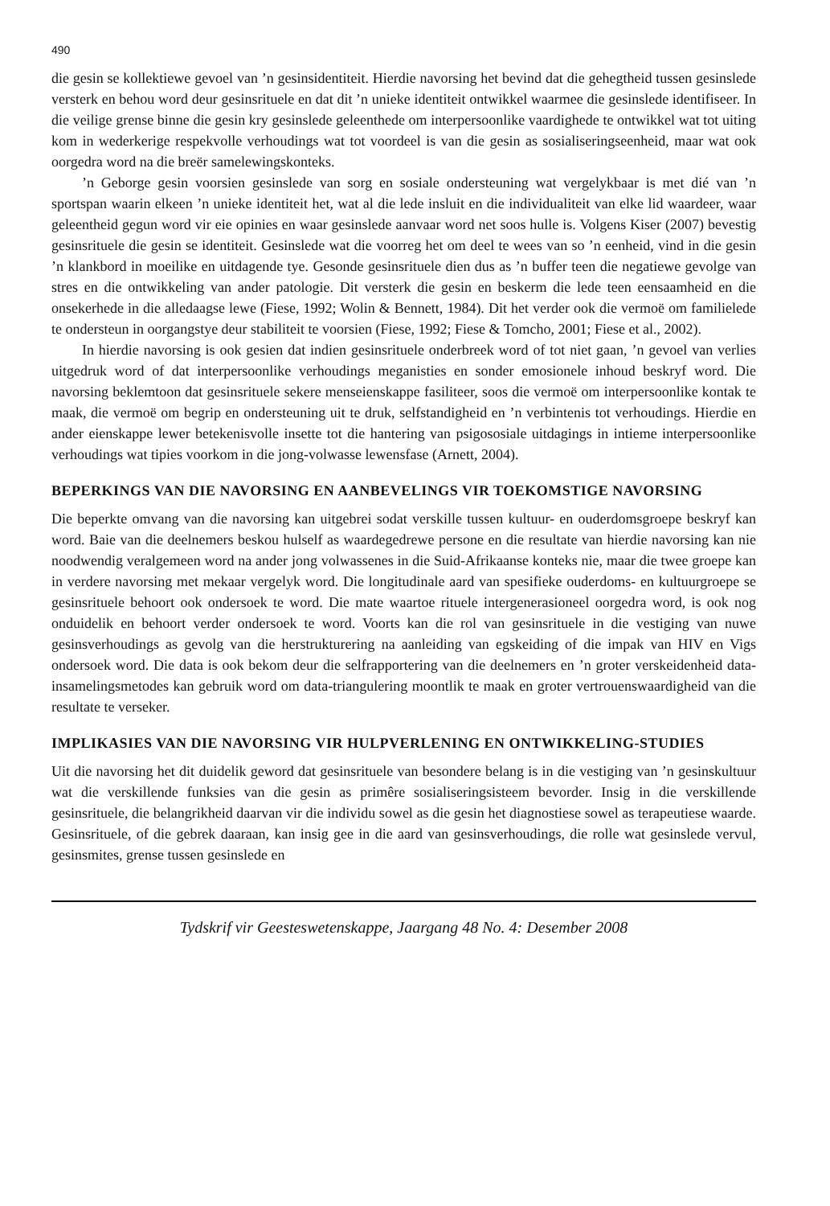490
die gesin se kollektiewe gevoel van ’n gesinsidentiteit. Hierdie navorsing het bevind dat die gehegtheid tussen gesinslede versterk en behou word deur gesinsrituele en dat dit ’n unieke identiteit ontwikkel waarmee die gesinslede identifiseer. In die veilige grense binne die gesin kry gesinslede geleenthede om interpersoonlike vaardighede te ontwikkel wat tot uiting kom in wederkerige respekvolle verhoudings wat tot voordeel is van die gesin as sosialiseringseenheid, maar wat ook oorgedra word na die breër samelewingskonteks.
’n Geborge gesin voorsien gesinslede van sorg en sosiale ondersteuning wat vergelykbaar is met dié van ’n sportspan waarin elkeen ’n unieke identiteit het, wat al die lede insluit en die individualiteit van elke lid waardeer, waar geleentheid gegun word vir eie opinies en waar gesinslede aanvaar word net soos hulle is. Volgens Kiser (2007) bevestig gesinsrituele die gesin se identiteit. Gesinslede wat die voorreg het om deel te wees van so ’n eenheid, vind in die gesin ’n klankbord in moeilike en uitdagende tye. Gesonde gesinsrituele dien dus as ’n buffer teen die negatiewe gevolge van stres en die ontwikkeling van ander patologie. Dit versterk die gesin en beskerm die lede teen eensaamheid en die onsekerhede in die alledaagse lewe (Fiese, 1992; Wolin & Bennett, 1984). Dit het verder ook die vermoë om familielede te ondersteun in oorgangstye deur stabiliteit te voorsien (Fiese, 1992; Fiese & Tomcho, 2001; Fiese et al., 2002).
In hierdie navorsing is ook gesien dat indien gesinsrituele onderbreek word of tot niet gaan, ’n gevoel van verlies uitgedruk word of dat interpersoonlike verhoudings meganisties en sonder emosionele inhoud beskryf word. Die navorsing beklemtoon dat gesinsrituele sekere menseienskappe fasiliteer, soos die vermoë om interpersoonlike kontak te maak, die vermoë om begrip en ondersteuning uit te druk, selfstandigheid en ’n verbintenis tot verhoudings. Hierdie en ander eienskappe lewer betekenisvolle insette tot die hantering van psigososiale uitdagings in intieme interpersoonlike verhoudings wat tipies voorkom in die jong-volwasse lewensfase (Arnett, 2004).
BEPERKINGS VAN DIE NAVORSING EN AANBEVELINGS VIR TOEKOMSTIGE NAVORSING
Die beperkte omvang van die navorsing kan uitgebrei sodat verskille tussen kultuur- en ouderdomsgroepe beskryf kan word. Baie van die deelnemers beskou hulself as waardegedrewe persone en die resultate van hierdie navorsing kan nie noodwendig veralgemeen word na ander jong volwassenes in die Suid-Afrikaanse konteks nie, maar die twee groepe kan in verdere navorsing met mekaar vergelyk word. Die longitudinale aard van spesifieke ouderdoms- en kultuurgroepe se gesinsrituele behoort ook ondersoek te word. Die mate waartoe rituele intergenerasioneel oorgedra word, is ook nog onduidelik en behoort verder ondersoek te word. Voorts kan die rol van gesinsrituele in die vestiging van nuwe gesinsverhoudings as gevolg van die herstrukturering na aanleiding van egskeiding of die impak van HIV en Vigs ondersoek word. Die data is ook bekom deur die selfrapportering van die deelnemers en ’n groter verskeidenheid data-insamelingsmetodes kan gebruik word om data-triangulering moontlik te maak en groter vertrouenswaardigheid van die resultate te verseker.
IMPLIKASIES VAN DIE NAVORSING VIR HULPVERLENING EN ONTWIKKELING-STUDIES
Uit die navorsing het dit duidelik geword dat gesinsrituele van besondere belang is in die vestiging van ’n gesinskultuur wat die verskillende funksies van die gesin as primêre sosialiseringsisteem bevorder. Insig in die verskillende gesinsrituele, die belangrikheid daarvan vir die individu sowel as die gesin het diagnostiese sowel as terapeutiese waarde. Gesinsrituele, of die gebrek daaraan, kan insig gee in die aard van gesinsverhoudings, die rolle wat gesinslede vervul, gesinsmites, grense tussen gesinslede en
Tydskrif vir Geesteswetenskappe, Jaargang 48 No. 4: Desember 2008